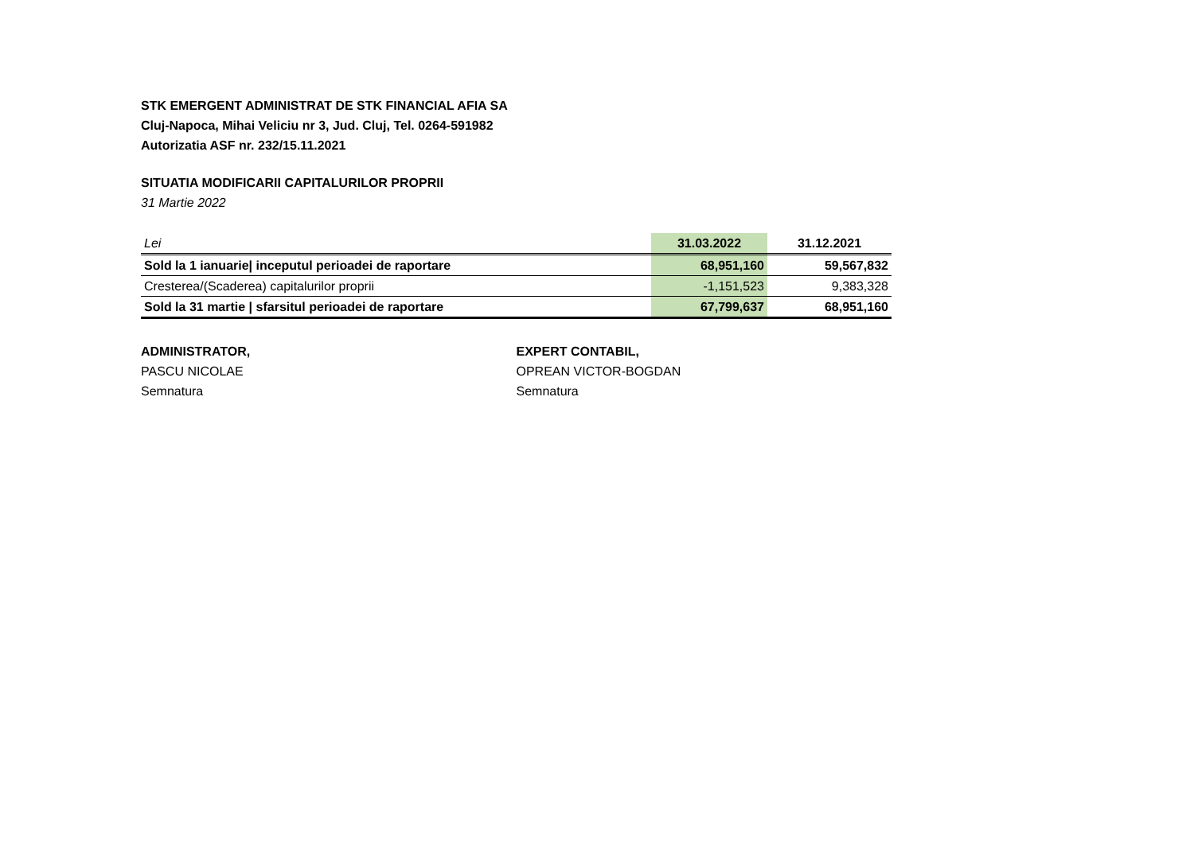STK EMERGENT ADMINISTRAT DE STK FINANCIAL AFIA SA
Cluj-Napoca, Mihai Veliciu nr 3, Jud. Cluj, Tel. 0264-591982
Autorizatia ASF nr. 232/15.11.2021
SITUATIA MODIFICARII CAPITALURILOR PROPRII
31 Martie 2022
| Lei | 31.03.2022 | 31.12.2021 |
| Sold la 1 ianuarie/ inceputul perioadei de raportare | 68,951,160 | 59,567,832 |
| Cresterea/(Scaderea) capitalurilor proprii | -1,151,523 | 9,383,328 |
| Sold la 31 martie / sfarsitul perioadei de raportare | 67,799,637 | 68,951,160 |
ADMINISTRATOR,
PASCU NICOLAE
Semnatura
EXPERT CONTABIL,
OPREAN VICTOR-BOGDAN
Semnatura